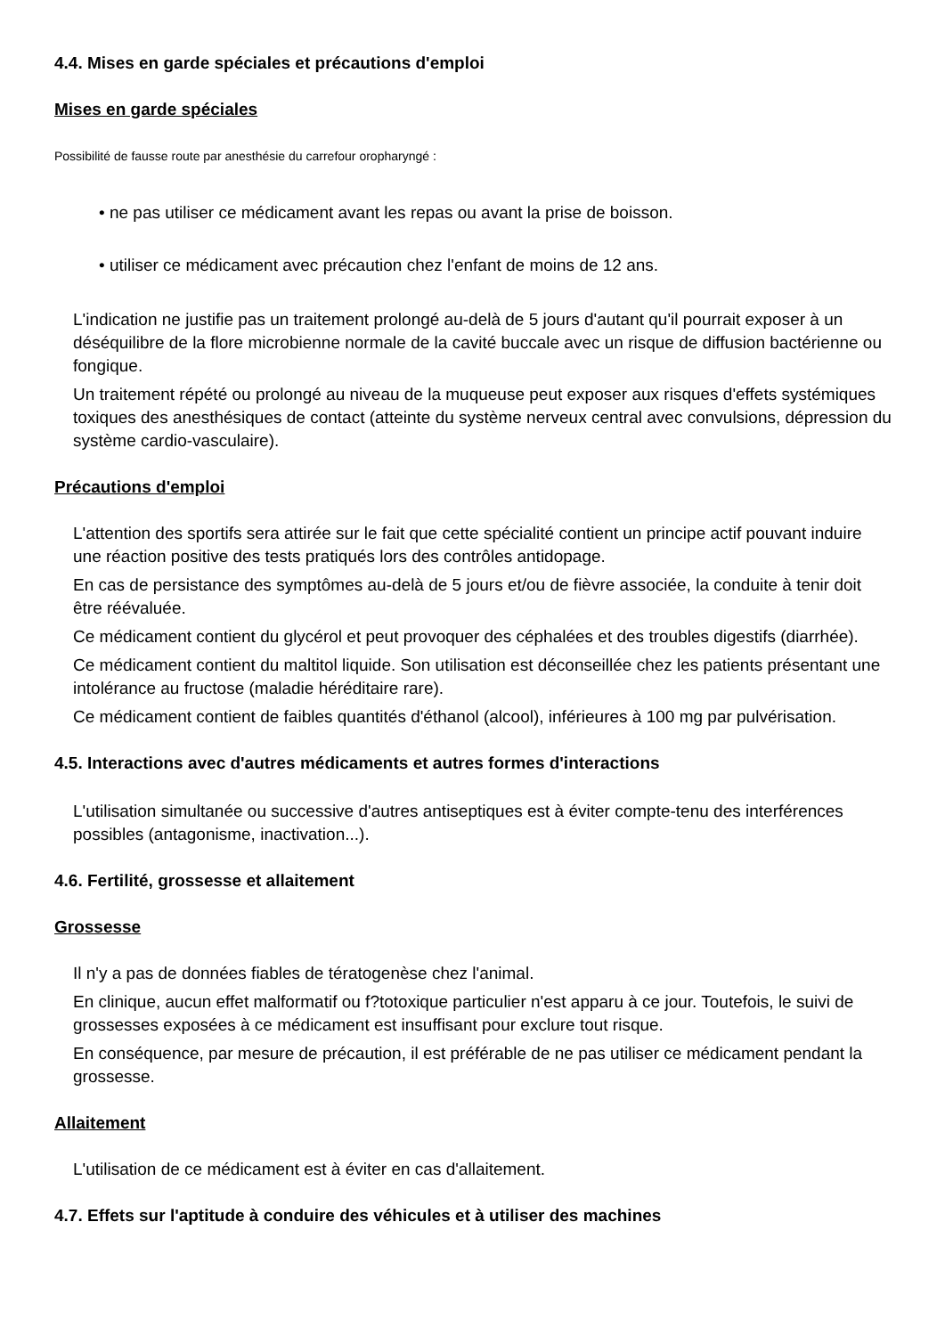4.4. Mises en garde spéciales et précautions d'emploi
Mises en garde spéciales
Possibilité de fausse route par anesthésie du carrefour oropharyngé :
• ne pas utiliser ce médicament avant les repas ou avant la prise de boisson.
• utiliser ce médicament avec précaution chez l'enfant de moins de 12 ans.
L'indication ne justifie pas un traitement prolongé au-delà de 5 jours d'autant qu'il pourrait exposer à un déséquilibre de la flore microbienne normale de la cavité buccale avec un risque de diffusion bactérienne ou fongique.
Un traitement répété ou prolongé au niveau de la muqueuse peut exposer aux risques d'effets systémiques toxiques des anesthésiques de contact (atteinte du système nerveux central avec convulsions, dépression du système cardio-vasculaire).
Précautions d'emploi
L'attention des sportifs sera attirée sur le fait que cette spécialité contient un principe actif pouvant induire une réaction positive des tests pratiqués lors des contrôles antidopage.
En cas de persistance des symptômes au-delà de 5 jours et/ou de fièvre associée, la conduite à tenir doit être réévaluée.
Ce médicament contient du glycérol et peut provoquer des céphalées et des troubles digestifs (diarrhée).
Ce médicament contient du maltitol liquide. Son utilisation est déconseillée chez les patients présentant une intolérance au fructose (maladie héréditaire rare).
Ce médicament contient de faibles quantités d'éthanol (alcool), inférieures à 100 mg par pulvérisation.
4.5. Interactions avec d'autres médicaments et autres formes d'interactions
L'utilisation simultanée ou successive d'autres antiseptiques est à éviter compte-tenu des interférences possibles (antagonisme, inactivation...).
4.6. Fertilité, grossesse et allaitement
Grossesse
Il n'y a pas de données fiables de tératogenèse chez l'animal.
En clinique, aucun effet malformatif ou f?totoxique particulier n'est apparu à ce jour. Toutefois, le suivi de grossesses exposées à ce médicament est insuffisant pour exclure tout risque.
En conséquence, par mesure de précaution, il est préférable de ne pas utiliser ce médicament pendant la grossesse.
Allaitement
L'utilisation de ce médicament est à éviter en cas d'allaitement.
4.7. Effets sur l'aptitude à conduire des véhicules et à utiliser des machines